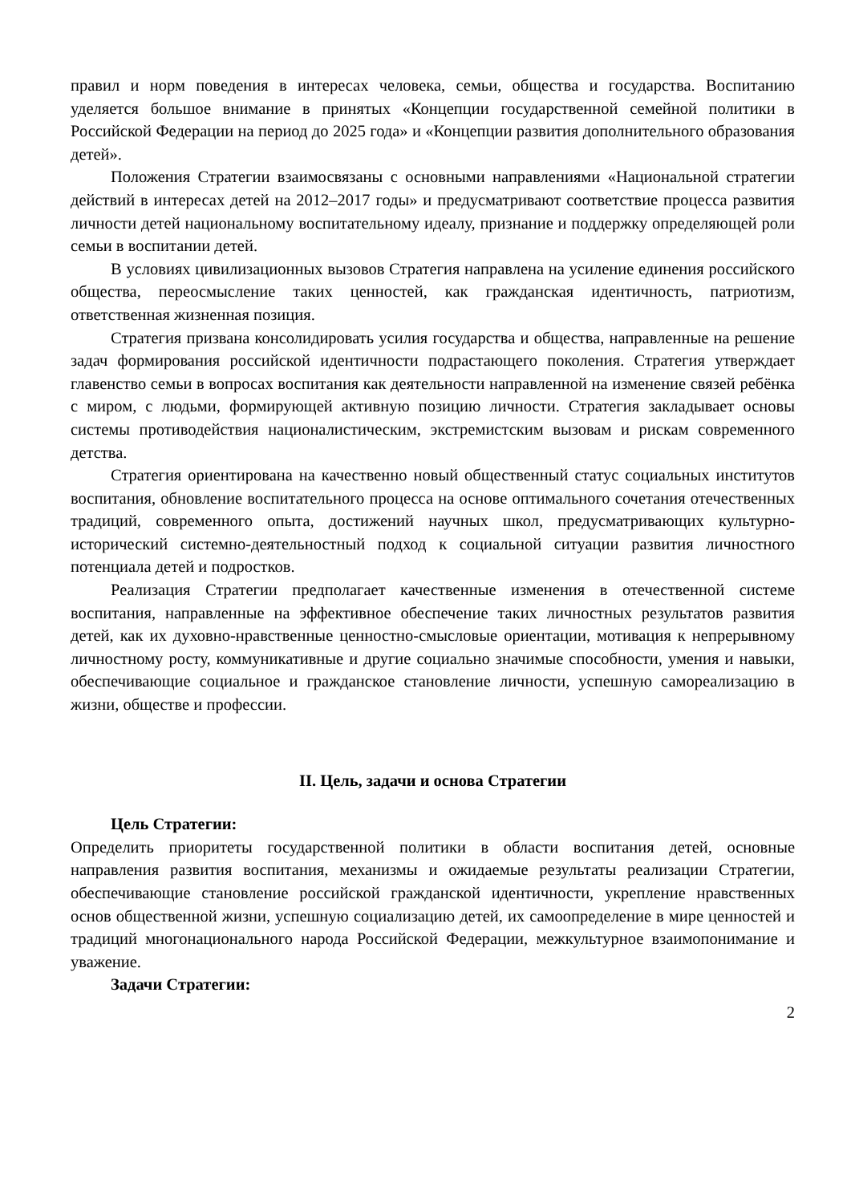правил и норм поведения в интересах человека, семьи, общества и государства. Воспитанию уделяется большое внимание в принятых «Концепции государственной семейной политики в Российской Федерации на период до 2025 года» и «Концепции развития дополнительного образования детей».
Положения Стратегии взаимосвязаны с основными направлениями «Национальной стратегии действий в интересах детей на 2012–2017 годы» и предусматривают соответствие процесса развития личности детей национальному воспитательному идеалу, признание и поддержку определяющей роли семьи в воспитании детей.
В условиях цивилизационных вызовов Стратегия направлена на усиление единения российского общества, переосмысление таких ценностей, как гражданская идентичность, патриотизм, ответственная жизненная позиция.
Стратегия призвана консолидировать усилия государства и общества, направленные на решение задач формирования российской идентичности подрастающего поколения. Стратегия утверждает главенство семьи в вопросах воспитания как деятельности направленной на изменение связей ребёнка с миром, с людьми, формирующей активную позицию личности. Стратегия закладывает основы системы противодействия националистическим, экстремистским вызовам и рискам современного детства.
Стратегия ориентирована на качественно новый общественный статус социальных институтов воспитания, обновление воспитательного процесса на основе оптимального сочетания отечественных традиций, современного опыта, достижений научных школ, предусматривающих культурно-исторический системно-деятельностный подход к социальной ситуации развития личностного потенциала детей и подростков.
Реализация Стратегии предполагает качественные изменения в отечественной системе воспитания, направленные на эффективное обеспечение таких личностных результатов развития детей, как их духовно-нравственные ценностно-смысловые ориентации, мотивация к непрерывному личностному росту, коммуникативные и другие социально значимые способности, умения и навыки, обеспечивающие социальное и гражданское становление личности, успешную самореализацию в жизни, обществе и профессии.
II. Цель, задачи и основа Стратегии
Цель Стратегии:
Определить приоритеты государственной политики в области воспитания детей, основные направления развития воспитания, механизмы и ожидаемые результаты реализации Стратегии, обеспечивающие становление российской гражданской идентичности, укрепление нравственных основ общественной жизни, успешную социализацию детей, их самоопределение в мире ценностей и традиций многонационального народа Российской Федерации, межкультурное взаимопонимание и уважение.
Задачи Стратегии:
2